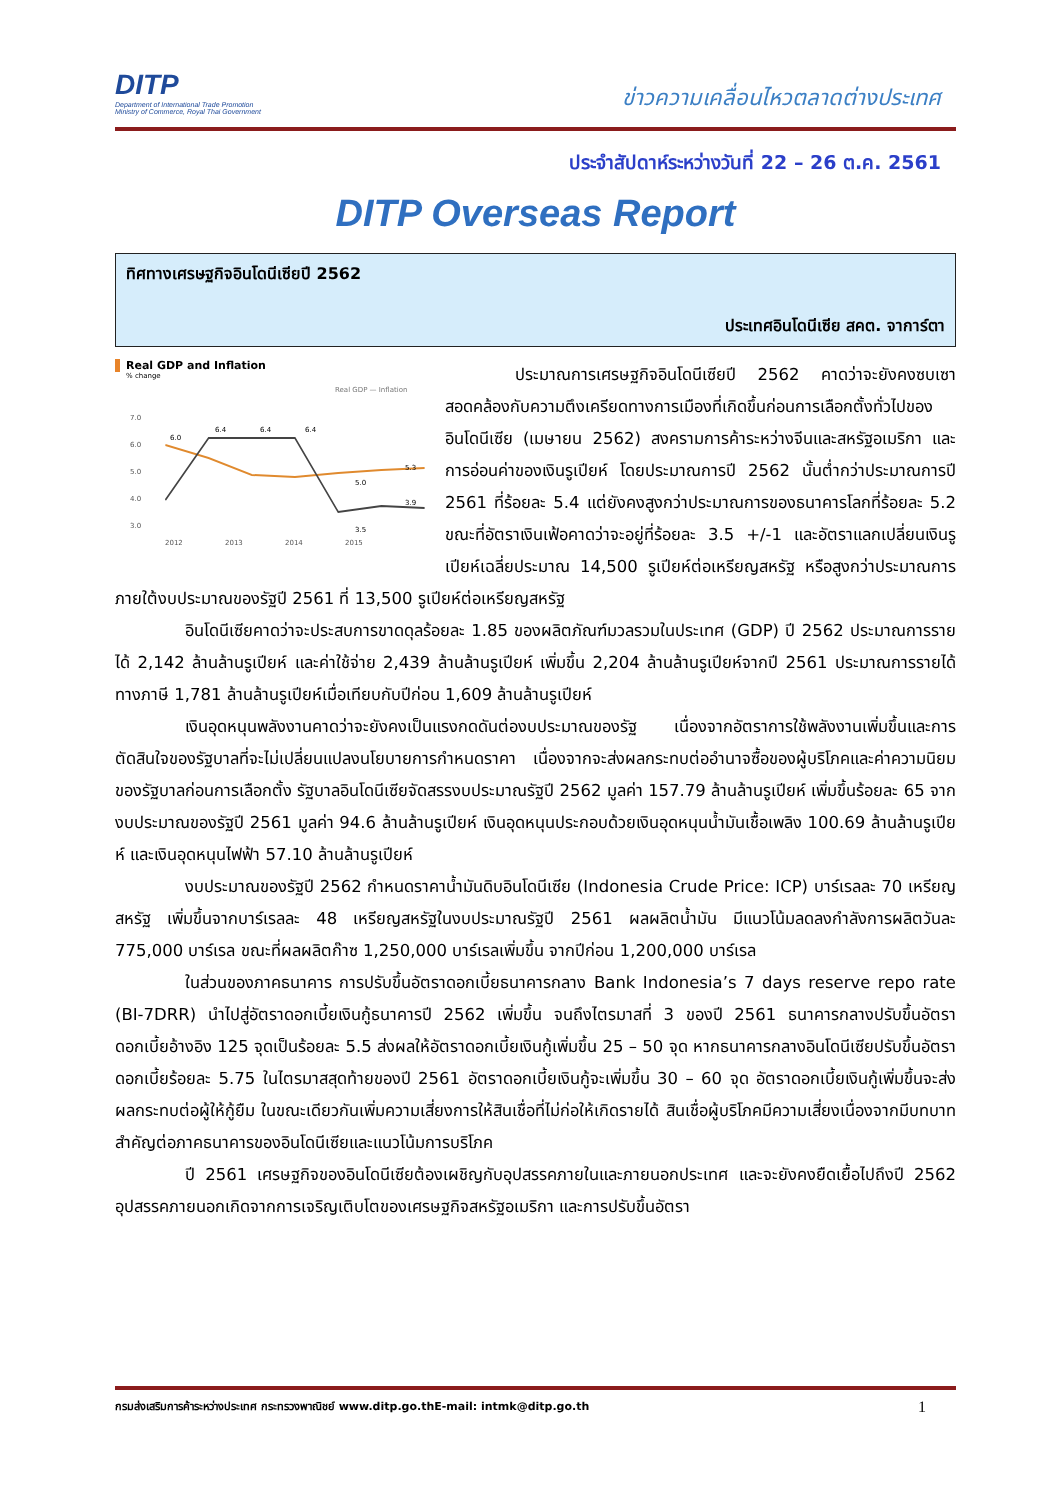DITP
Department of International Trade Promotion
Ministry of Commerce, Royal Thai Government
ข่าวความเคลื่อนไหวตลาดต่างประเทศ
ประจำสัปดาห์ระหว่างวันที่ 22 – 26 ต.ค. 2561
DITP Overseas Report
ทิศทางเศรษฐกิจอินโดนีเซียปี 2562
ประเทศอินโดนีเซีย สคต. จาการ์ตา
Real GDP and Inflation
% change
Real GDP — Inflation
7.0
6.0
5.0
4.0
3.0
2012
2013
2014
2015
6.0
6.4
6.4
6.4
5.0
5.3
3.5
3.9
ประมาณการเศรษฐกิจอินโดนีเซียปี 2562 คาดว่าจะยังคงซบเซา สอดคล้องกับความตึงเครียดทางการเมืองที่เกิดขึ้นก่อนการเลือกตั้งทั่วไปของอินโดนีเซีย (เมษายน 2562) สงครามการค้าระหว่างจีนและสหรัฐอเมริกา และการอ่อนค่าของเงินรูเปียห์ โดยประมาณการปี 2562 นั้นต่ำกว่าประมาณการปี 2561 ที่ร้อยละ 5.4 แต่ยังคงสูงกว่าประมาณการของธนาคารโลกที่ร้อยละ 5.2 ขณะที่อัตราเงินเฟ้อคาดว่าจะอยู่ที่ร้อยละ 3.5 +/-1 และอัตราแลกเปลี่ยนเงินรูเปียห์เฉลี่ยประมาณ 14,500 รูเปียห์ต่อเหรียญสหรัฐ หรือสูงกว่าประมาณการภายใต้งบประมาณของรัฐปี 2561 ที่ 13,500 รูเปียห์ต่อเหรียญสหรัฐ
อินโดนีเซียคาดว่าจะประสบการขาดดุลร้อยละ 1.85 ของผลิตภัณฑ์มวลรวมในประเทศ (GDP) ปี 2562 ประมาณการรายได้ 2,142 ล้านล้านรูเปียห์ และค่าใช้จ่าย 2,439 ล้านล้านรูเปียห์ เพิ่มขึ้น 2,204 ล้านล้านรูเปียห์จากปี 2561 ประมาณการรายได้ทางภาษี 1,781 ล้านล้านรูเปียห์เมื่อเทียบกับปีก่อน 1,609 ล้านล้านรูเปียห์
เงินอุดหนุนพลังงานคาดว่าจะยังคงเป็นแรงกดดันต่องบประมาณของรัฐ เนื่องจากอัตราการใช้พลังงานเพิ่มขึ้นและการตัดสินใจของรัฐบาลที่จะไม่เปลี่ยนแปลงนโยบายการกำหนดราคา เนื่องจากจะส่งผลกระทบต่ออำนาจซื้อของผู้บริโภคและค่าความนิยมของรัฐบาลก่อนการเลือกตั้ง รัฐบาลอินโดนีเซียจัดสรรงบประมาณรัฐปี 2562 มูลค่า 157.79 ล้านล้านรูเปียห์ เพิ่มขึ้นร้อยละ 65 จากงบประมาณของรัฐปี 2561 มูลค่า 94.6 ล้านล้านรูเปียห์ เงินอุดหนุนประกอบด้วยเงินอุดหนุนน้ำมันเชื้อเพลิง 100.69 ล้านล้านรูเปียห์ และเงินอุดหนุนไฟฟ้า 57.10 ล้านล้านรูเปียห์
งบประมาณของรัฐปี 2562 กำหนดราคาน้ำมันดิบอินโดนีเซีย (Indonesia Crude Price: ICP) บาร์เรลละ 70 เหรียญสหรัฐ เพิ่มขึ้นจากบาร์เรลละ 48 เหรียญสหรัฐในงบประมาณรัฐปี 2561 ผลผลิตน้ำมัน มีแนวโน้มลดลงกำลังการผลิตวันละ 775,000 บาร์เรล ขณะที่ผลผลิตก๊าซ 1,250,000 บาร์เรลเพิ่มขึ้น จากปีก่อน 1,200,000 บาร์เรล
ในส่วนของภาคธนาคาร การปรับขึ้นอัตราดอกเบี้ยธนาคารกลาง Bank Indonesia’s 7 days reserve repo rate (BI-7DRR) นำไปสู่อัตราดอกเบี้ยเงินกู้ธนาคารปี 2562 เพิ่มขึ้น จนถึงไตรมาสที่ 3 ของปี 2561 ธนาคารกลางปรับขึ้นอัตราดอกเบี้ยอ้างอิง 125 จุดเป็นร้อยละ 5.5 ส่งผลให้อัตราดอกเบี้ยเงินกู้เพิ่มขึ้น 25 – 50 จุด หากธนาคารกลางอินโดนีเซียปรับขึ้นอัตราดอกเบี้ยร้อยละ 5.75 ในไตรมาสสุดท้ายของปี 2561 อัตราดอกเบี้ยเงินกู้จะเพิ่มขึ้น 30 – 60 จุด อัตราดอกเบี้ยเงินกู้เพิ่มขึ้นจะส่งผลกระทบต่อผู้ให้กู้ยืม ในขณะเดียวกันเพิ่มความเสี่ยงการให้สินเชื่อที่ไม่ก่อให้เกิดรายได้ สินเชื่อผู้บริโภคมีความเสี่ยงเนื่องจากมีบทบาทสำคัญต่อภาคธนาคารของอินโดนีเซียและแนวโน้มการบริโภค
ปี 2561 เศรษฐกิจของอินโดนีเซียต้องเผชิญกับอุปสรรคภายในและภายนอกประเทศ และจะยังคงยืดเยื้อไปถึงปี 2562 อุปสรรคภายนอกเกิดจากการเจริญเติบโตของเศรษฐกิจสหรัฐอเมริกา และการปรับขึ้นอัตรา
กรมส่งเสริมการค้าระหว่างประเทศ กระทรวงพาณิชย์ www.ditp.go.thE-mail: intmk@ditp.go.th 1